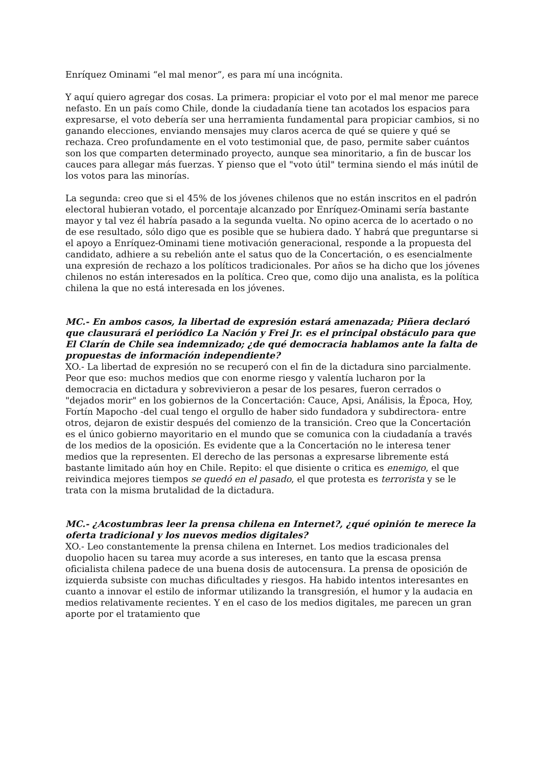Enríquez Ominami “el mal menor”, es para mí una incógnita.
Y aquí quiero agregar dos cosas. La primera: propiciar el voto por el mal menor me parece nefasto. En un país como Chile, donde la ciudadanía tiene tan acotados los espacios para expresarse, el voto debería ser una herramienta fundamental para propiciar cambios, si no ganando elecciones, enviando mensajes muy claros acerca de qué se quiere y qué se rechaza. Creo profundamente en el voto testimonial que, de paso, permite saber cuántos son los que comparten determinado proyecto, aunque sea minoritario, a fin de buscar los cauces para allegar más fuerzas. Y pienso que el "voto útil" termina siendo el más inútil de los votos para las minorías.
La segunda: creo que si el 45% de los jóvenes chilenos que no están inscritos en el padrón electoral hubieran votado, el porcentaje alcanzado por Enríquez-Ominami sería bastante mayor y tal vez él habría pasado a la segunda vuelta. No opino acerca de lo acertado o no de ese resultado, sólo digo que es posible que se hubiera dado. Y habrá que preguntarse si el apoyo a Enríquez-Ominami tiene motivación generacional, responde a la propuesta del candidato, adhiere a su rebelión ante el satus quo de la Concertación, o es esencialmente una expresión de rechazo a los políticos tradicionales. Por años se ha dicho que los jóvenes chilenos no están interesados en la política. Creo que, como dijo una analista, es la política chilena la que no está interesada en los jóvenes.
MC.- En ambos casos, la libertad de expresión estará amenazada; Piñera declaró que clausurará el periódico La Nación y Frei Jr. es el principal obstáculo para que El Clarín de Chile sea indemnizado; ¿de qué democracia hablamos ante la falta de propuestas de información independiente?
XO.- La libertad de expresión no se recuperó con el fin de la dictadura sino parcialmente. Peor que eso: muchos medios que con enorme riesgo y valentía lucharon por la democracia en dictadura y sobrevivieron a pesar de los pesares, fueron cerrados o "dejados morir" en los gobiernos de la Concertación: Cauce, Apsi, Análisis, la Época, Hoy, Fortín Mapocho -del cual tengo el orgullo de haber sido fundadora y subdirectora- entre otros, dejaron de existir después del comienzo de la transición. Creo que la Concertación es el único gobierno mayoritario en el mundo que se comunica con la ciudadanía a través de los medios de la oposición. Es evidente que a la Concertación no le interesa tener medios que la representen. El derecho de las personas a expresarse libremente está bastante limitado aún hoy en Chile. Repito: el que disiente o critica es enemigo, el que reivindica mejores tiempos se quedó en el pasado, el que protesta es terrorista y se le trata con la misma brutalidad de la dictadura.
MC.- ¿Acostumbras leer la prensa chilena en Internet?, ¿qué opinión te merece la oferta tradicional y los nuevos medios digitales?
XO.- Leo constantemente la prensa chilena en Internet. Los medios tradicionales del duopolio hacen su tarea muy acorde a sus intereses, en tanto que la escasa prensa oficialista chilena padece de una buena dosis de autocensura. La prensa de oposición de izquierda subsiste con muchas dificultades y riesgos. Ha habido intentos interesantes en cuanto a innovar el estilo de informar utilizando la transgresión, el humor y la audacia en medios relativamente recientes. Y en el caso de los medios digitales, me parecen un gran aporte por el tratamiento que